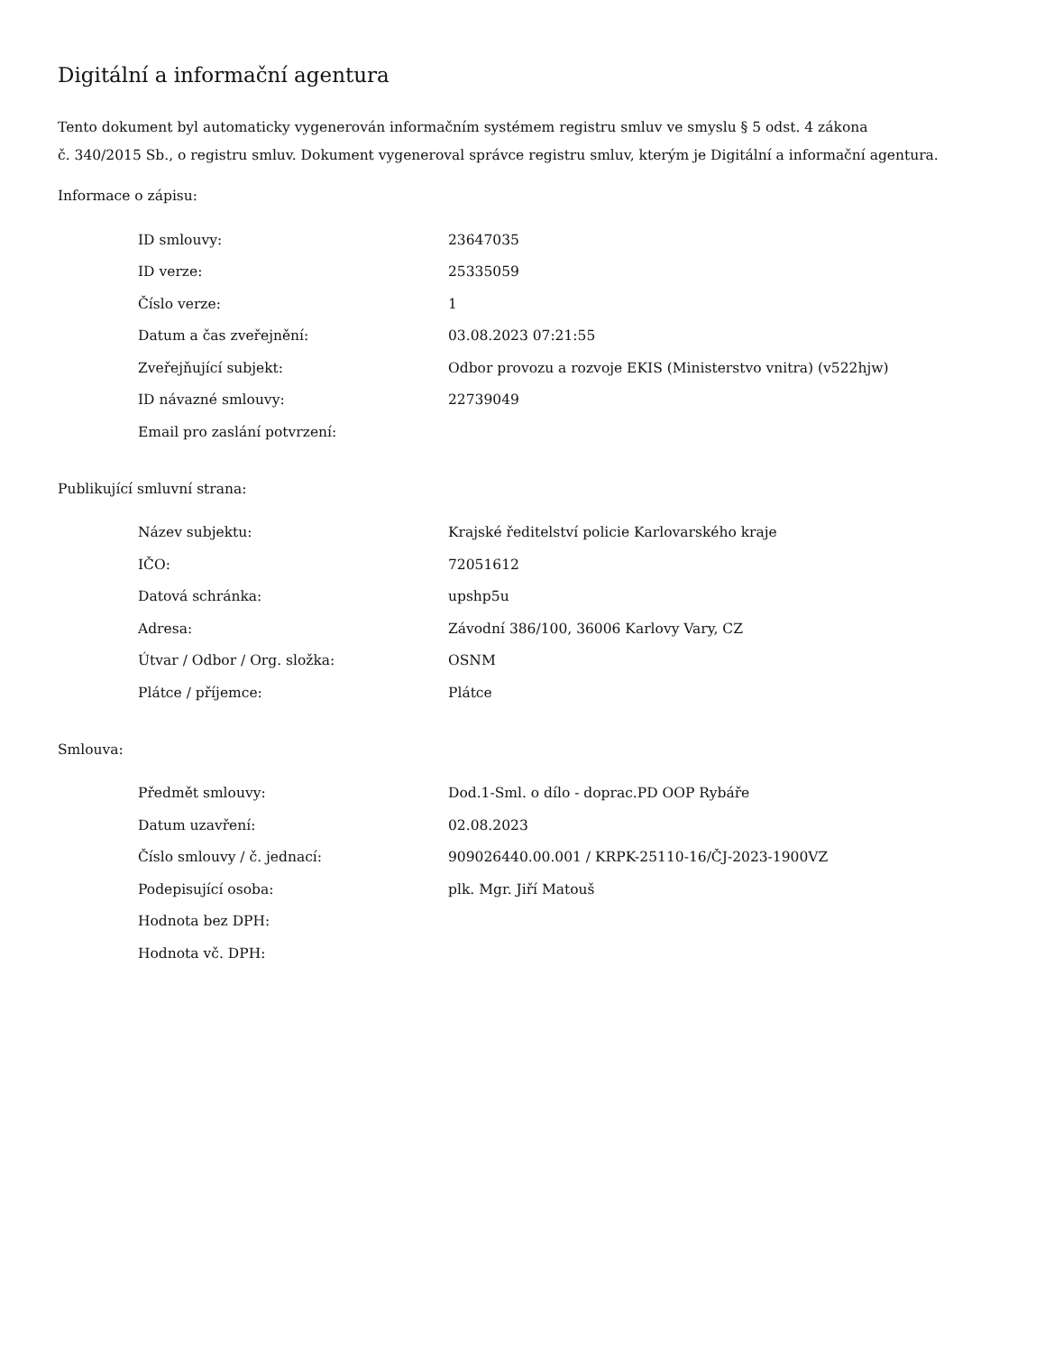Digitální a informační agentura
Tento dokument byl automaticky vygenerován informačním systémem registru smluv ve smyslu § 5 odst. 4 zákona
č. 340/2015 Sb., o registru smluv. Dokument vygeneroval správce registru smluv, kterým je Digitální a informační agentura.
Informace o zápisu:
| ID smlouvy: | 23647035 |
| ID verze: | 25335059 |
| Číslo verze: | 1 |
| Datum a čas zveřejnění: | 03.08.2023 07:21:55 |
| Zveřejňující subjekt: | Odbor provozu a rozvoje EKIS (Ministerstvo vnitra) (v522hjw) |
| ID návazné smlouvy: | 22739049 |
| Email pro zaslání potvrzení: | |
Publikující smluvní strana:
| Název subjektu: | Krajské ředitelství policie Karlovarského kraje |
| IČO: | 72051612 |
| Datová schránka: | upshp5u |
| Adresa: | Závodní 386/100, 36006 Karlovy Vary, CZ |
| Útvar / Odbor / Org. složka: | OSNM |
| Plátce / příjemce: | Plátce |
Smlouva:
| Předmět smlouvy: | Dod.1-Sml. o dílo - doprac.PD OOP Rybáře |
| Datum uzavření: | 02.08.2023 |
| Číslo smlouvy / č. jednací: | 909026440.00.001 / KRPK-25110-16/ČJ-2023-1900VZ |
| Podepisující osoba: | plk. Mgr. Jiří Matouš |
| Hodnota bez DPH: | |
| Hodnota vč. DPH: | |